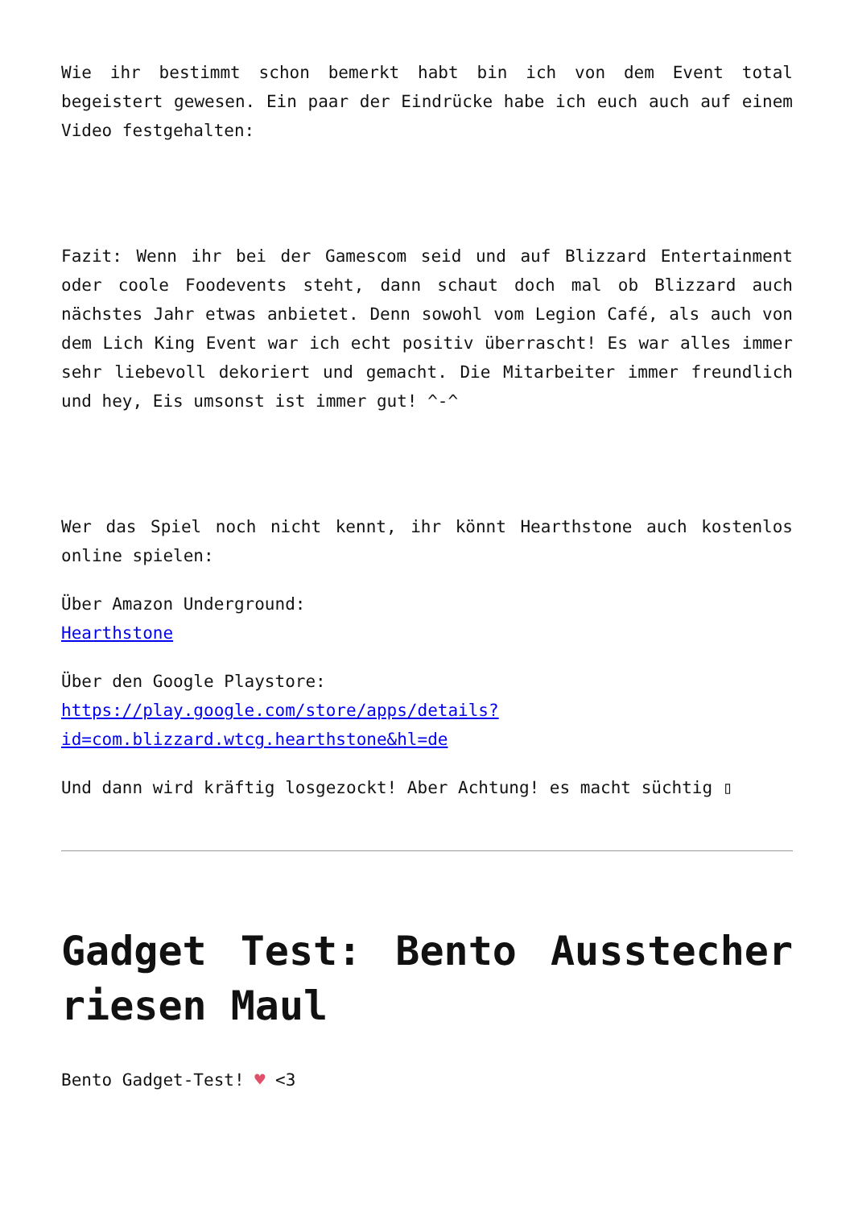Wie ihr bestimmt schon bemerkt habt bin ich von dem Event total begeistert gewesen. Ein paar der Eindrücke habe ich euch auch auf einem Video festgehalten:
Fazit: Wenn ihr bei der Gamescom seid und auf Blizzard Entertainment oder coole Foodevents steht, dann schaut doch mal ob Blizzard auch nächstes Jahr etwas anbietet. Denn sowohl vom Legion Café, als auch von dem Lich King Event war ich echt positiv überrascht! Es war alles immer sehr liebevoll dekoriert und gemacht. Die Mitarbeiter immer freundlich und hey, Eis umsonst ist immer gut! ^-^
Wer das Spiel noch nicht kennt, ihr könnt Hearthstone auch kostenlos online spielen:
Über Amazon Underground:
Hearthstone
Über den Google Playstore:
https://play.google.com/store/apps/details?id=com.blizzard.wtcg.hearthstone&hl=de
Und dann wird kräftig losgezockt! Aber Achtung! es macht süchtig ▯
Gadget Test: Bento Ausstecher riesen Maul
Bento Gadget-Test! ♥ <3